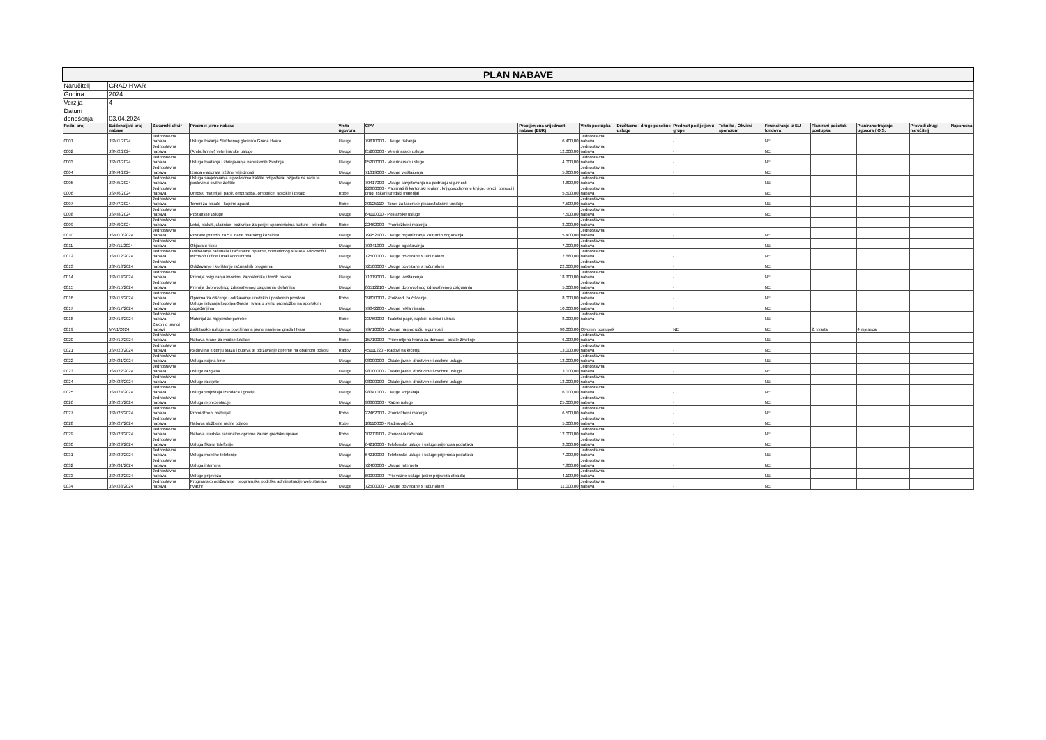| PLAN NABAVE | | | | | | | | | | | | | | | |
| Naručitelj | GRAD HVAR | | | | | | | | | | | | | | |
| Godina | 2024 | | | | | | | | | | | | | | |
| Verzija | 4 | | | | | | | | | | | | | | |
| Datum donošenja | 03.04.2024 | | | | | | | | | | | | | | |
| Redni broj | Evidencijski broj nabave | Zakonski okvir | Predmet javne nabave | Vrsta ugovora | CPV | Procijenjena vrijednost nabave (EUR) | Vrsta postupka | Društvene i druge posebne usluge | Predmet podijeljen u grupe | Tehnika / Okvirni sporazum | Financiranje iz EU fondova | Planirani početak postupka | Planirano trajanje ugovora / O.S. | Provodi drugi naručitelj | Napomena |
| 0001 | JSN/1/2024 | Jednostavna nabava | Usluge tiskanja Službenog glasnika Grada Hvara | Usluge | 79810000 - Usluge tiskanja | 6.400,00 | Jednostavna nabava | | - | | NE | | | | |
| 0002 | JSN/2/2024 | Jednostavna nabava | (Ambulantne) veterinarske usluge | Usluge | 85200000 - Veterinarske usluge | 12.000,00 | Jednostavna nabava | | - | | NE | | | | |
| 0003 | JSN/3/2024 | Jednostavna nabava | Usluga hvatanja i zbrinjavanja napuštenih životinja | Usluge | 85200000 - Veterinarske usluge | 4.000,00 | Jednostavna nabava | | - | | NE | | | | |
| 0004 | JSN/4/2024 | Jednostavna nabava | Izrada elaborata tržišne vrijednosti | Usluge | 71319000 - Usluge vještačenja | 5.800,00 | Jednostavna nabava | | - | | NE | | | | |
| 0005 | JSN/5/2024 | Jednostavna nabava | Usluga savjetovanja u poslovima zaštite od požara, ozljeda na radu te poslovima civilne zaštite | Usluge | 79417000 - Usluge savjetovanja na području sigurnosti | 4.800,00 | Jednostavna nabava | | - | | NE | | | | |
| 0006 | JSN/6/2024 | Jednostavna nabava | Uredski materijal: papir, omot spisa, omotnice, fascikle i ostalo | Robe | 22800000 - Papirnati ili kartonski registri, knjigovodstvene knjige, uvezi, obrasci i drugi tiskani uredski materijal | 5.500,00 | Jednostavna nabava | | - | | NE | | | | |
| 0007 | JSN/7/2024 | Jednostavna nabava | Toneri za pisače i kopirni aparat | Robe | 30125110 - Toner za laserske pisače/faksimil uređaje | 7.500,00 | Jednostavna nabava | | - | | NE | | | | |
| 0008 | JSN/8/2024 | Jednostavna nabava | Poštanske usluge | Usluge | 64110000 - Poštanske usluge | 7.500,00 | Jednostavna nabava | | - | | NE | | | | |
| 0009 | JSN/9/2024 | Jednostavna nabava | Letci, plakati, ulaznice, pozivnice za posjet spomenicima kulture i priredbe | Robe | 22462000 - Promidžbeni materijal | 3.000,00 | Jednostavna nabava | | - | | - | | | | |
| 0010 | JSN/10/2024 | Jednostavna nabava | Postave priredbi za 51. dane hvarskog kazališta | Usluge | 79952100 - Usluge organiziranja kulturnih događanja | 5.400,00 | Jednostavna nabava | | - | | NE | | | | |
| 0011 | JSN/11/2024 | Jednostavna nabava | Objava u tisku | Usluge | 79341000 - Usluge oglašavanja | 7.000,00 | Jednostavna nabava | | - | | NE | | | | |
| 0012 | JSN/12/2024 | Jednostavna nabava | Održavanje računala i računalne opreme, operativnog sustava Microsoft i Micosoft Office i mail accountova | Usluge | 72500000 - Usluge povezane s računalom | 12.680,00 | Jednostavna nabava | | - | | NE | | | | |
| 0013 | JSN/13/2024 | Jednostavna nabava | Održavanje i korištenje računalnih programa | Usluge | 72500000 - Usluge povezane s računalom | 22.000,00 | Jednostavna nabava | | - | | NE | | | | |
| 0014 | JSN/14/2024 | Jednostavna nabava | Premija osiguranja imovine, zaposlenika i trećih osoba | Usluge | 71319000 - Usluge vještačenja | 18.300,00 | Jednostavna nabava | | - | | NE | | | | |
| 0015 | JSN/15/2024 | Jednostavna nabava | Premija dobrovoljnog zdravstvenog osiguranja djelatnika | Usluge | 66512210 - Usluge dobrovoljnog zdravstvenog osiguranja | 5.000,00 | Jednostavna nabava | | - | | NE | | | | |
| 0016 | JSN/16/2024 | Jednostavna nabava | Oprema za čišćenje i održavanje uredskih i poslovnih prostora | Robe | 39830000 - Proizvodi za čišćenje | 8.000,00 | Jednostavna nabava | | - | | NE | | | | |
| 0017 | JSN/17/2024 | Jednostavna nabava | Usluge isticanja logotipa Grada Hvara u svrhu promidžbe na sportskim događanjima | Usluge | 79342200 - Usluge reklamiranja | 10.000,00 | Jednostavna nabava | | - | | NE | | | | |
| 0018 | JSN/18/2024 | Jednostavna nabava | Materijal za higijenske potrebe | Robe | 33760000 - Toaletni papir, rupčići, ručnici i ubrusi | 8.000,00 | Jednostavna nabava | | - | | NE | | | | |
| 0019 | MV/1/2024 | Zakon o javnoj nabavi | Zaštitarske usluge na površinama javne namjene grada Hvara | Usluge | 79710000 - Usluge na području sigurnosti | 90.000,00 | Otvoreni postupak | | NE | | NE | 2. kvartal | 4 mjeseca | | |
| 0020 | JSN/19/2024 | Jednostavna nabava | Nabava hrane za mačke lutalice | Robe | 15710000 - Pripremljena hrana za domaće i ostale životinje | 6.000,00 | Jednostavna nabava | | - | | NE | | | | |
| 0021 | JSN/20/2024 | Jednostavna nabava | Radovi na krčenju staza i puteva te održavanje opreme na obalnom pojasu | Radovi | 45111220 - Radovi na krčenju | 13.000,00 | Jednostavna nabava | | - | | NE | | | | |
| 0022 | JSN/21/2024 | Jednostavna nabava | Usluga najma bine | Usluge | 98000000 - Ostale javne, društvene i osobne usluge | 13.000,00 | Jednostavna nabava | | - | | NE | | | | |
| 0023 | JSN/22/2024 | Jednostavna nabava | Usluge razglasa | Usluge | 98000000 - Ostale javne, društvene i osobne usluge | 13.000,00 | Jednostavna nabava | | - | | NE | | | | |
| 0024 | JSN/23/2024 | Jednostavna nabava | Usluge rasvjete | Usluge | 98000000 - Ostale javne, društvene i osobne usluge | 13.000,00 | Jednostavna nabava | | - | | NE | | | | |
| 0025 | JSN/24/2024 | Jednostavna nabava | Usluga smještaja izvođača i gostiju | Usluge | 98341000 - Usluge smještaja | 16.000,00 | Jednostavna nabava | | - | | NE | | | | |
| 0026 | JSN/25/2024 | Jednostavna nabava | Usluga reprezentacije | Usluge | 98300000 - Razne usluge | 25.000,00 | Jednostavna nabava | | - | | NE | | | | |
| 0027 | JSN/26/2024 | Jednostavna nabava | Promidžbeni materijal | Robe | 22462000 - Promidžbeni materijal | 6.500,00 | Jednostavna nabava | | - | | NE | | | | |
| 0028 | JSN/27/2024 | Jednostavna nabava | Nabava službene radne odjeće | Robe | 18110000 - Radna odjeća | 5.000,00 | Jednostavna nabava | | - | | NE | | | | |
| 0029 | JSN/28/2024 | Jednostavna nabava | Nabava uredske računalne opreme za rad gradske uprave | Robe | 30213100 - Prenosiva računala | 12.000,00 | Jednostavna nabava | | - | | NE | | | | |
| 0030 | JSN/29/2024 | Jednostavna nabava | Usluga fiksne telefonije | Usluge | 64210000 - Telefonske usluge i usluge prijenosa podataka | 3.000,00 | Jednostavna nabava | | - | | NE | | | | |
| 0031 | JSN/30/2024 | Jednostavna nabava | Usluga mobilne telefonije | Usluge | 64210000 - Telefonske usluge i usluge prijenosa podataka | 7.000,00 | Jednostavna nabava | | - | | NE | | | | |
| 0032 | JSN/31/2024 | Jednostavna nabava | Usluga interneta | Usluge | 72400000 - Usluge Interneta | 7.800,00 | Jednostavna nabava | | - | | NE | | | | |
| 0033 | JSN/32/2024 | Jednostavna nabava | Usluge prijevoza | Usluge | 60000000 - Prijevozne usluge (osim prijevoza otpada) | 4.100,00 | Jednostavna nabava | | - | | NE | | | | |
| 0034 | JSN/33/2024 | Jednostavna nabava | Programsko održavanje i programska podrška administracije web stranice hvar.hr | Usluge | 72500000 - Usluge povezane s računalom | 11.000,00 | Jednostavna nabava | | - | | NE | | | | |